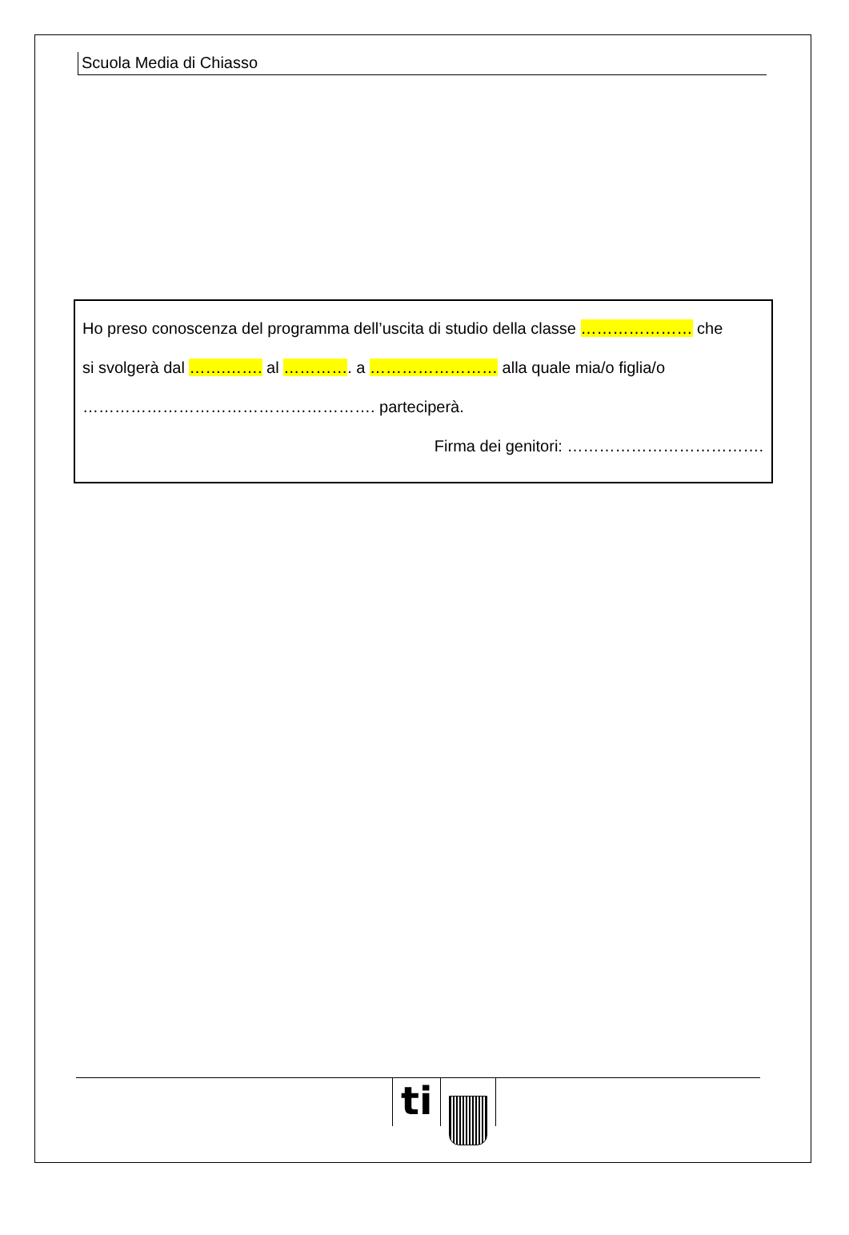Scuola Media di Chiasso
Ho preso conoscenza del programma dell’uscita di studio della classe ………………… che
si svolgerà dal …….……. al …………. a …………………… alla quale mia/o figlia/o
………………………………………………. parteciperà.
Firma dei genitori: ……………………………….
ti